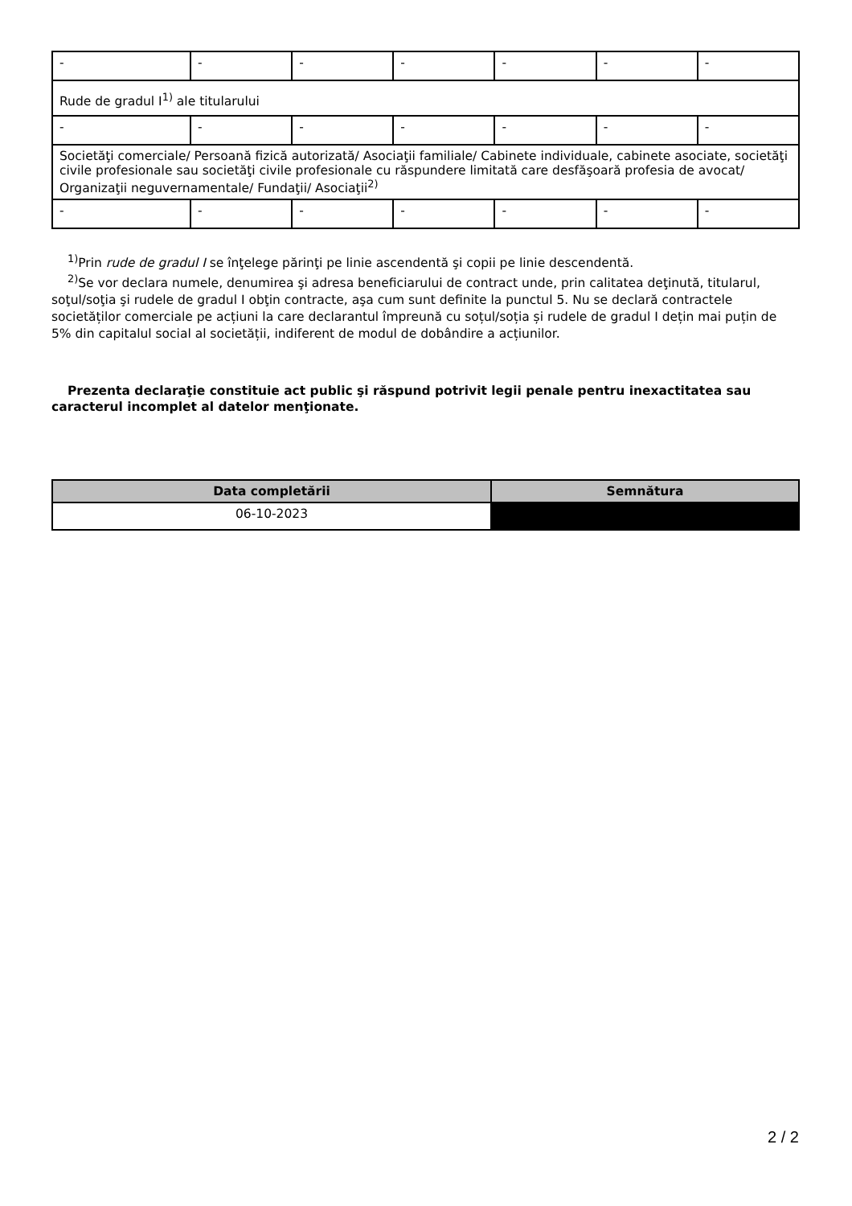| - | - | - | - | - | - | - |
| Rude de gradul I<sup>1)</sup> ale titularului | | | | | | |
| - | - | - | - | - | - | - |
| Societăţi comerciale/ Persoană fizică autorizată/ Asociaţii familiale/ Cabinete individuale, cabinete asociate, societăţi civile profesionale sau societăţi civile profesionale cu răspundere limitată care desfăşoară profesia de avocat/ Organizaţii neguvernamentale/ Fundaţii/ Asociaţii<sup>2)</sup> | | | | | | |
| - | - | - | - | - | - | - |
<sup>1)</sup> Prin rude de gradul I se înţelege părinţi pe linie ascendentă şi copii pe linie descendentă.
<sup>2)</sup> Se vor declara numele, denumirea şi adresa beneficiarului de contract unde, prin calitatea deţinută, titularul, soţul/soţia şi rudele de gradul I obţin contracte, aşa cum sunt definite la punctul 5. Nu se declară contractele societăților comerciale pe acțiuni la care declarantul împreună cu soțul/soția și rudele de gradul I dețin mai puțin de 5% din capitalul social al societății, indiferent de modul de dobândire a acțiunilor.
Prezenta declaraţie constituie act public şi răspund potrivit legii penale pentru inexactitatea sau caracterul incomplet al datelor menţionate.
| Data completării | Semnătura |
| --- | --- |
| 06-10-2023 | |
2 / 2